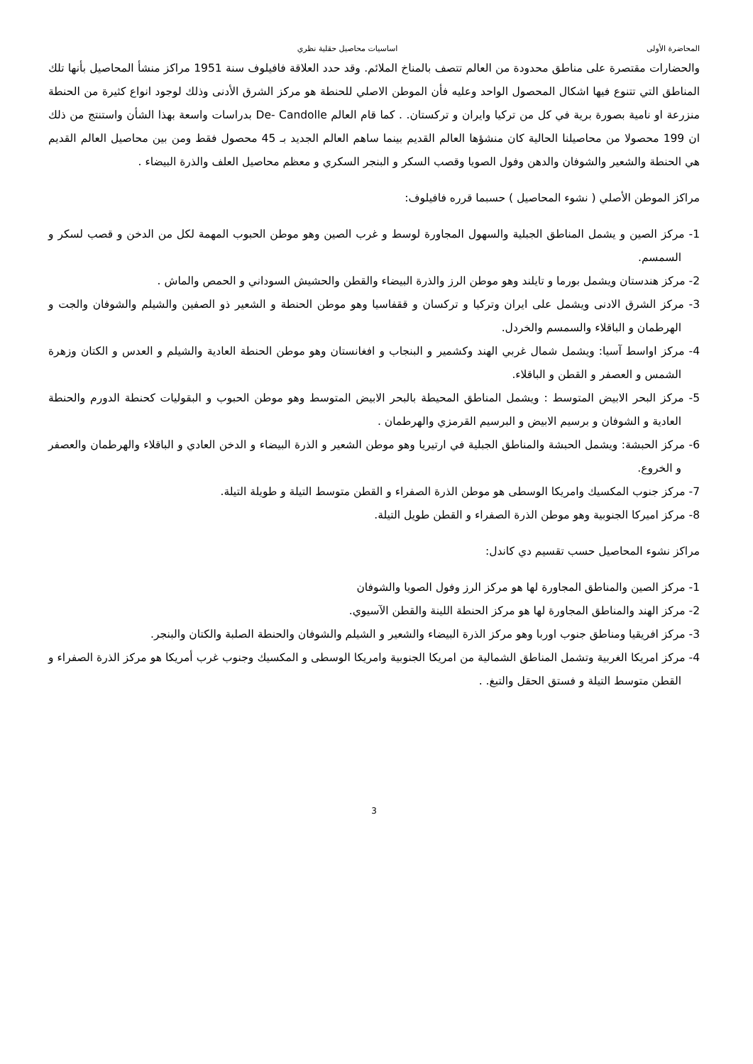المحاضرة الأولى اساسيات محاصيل حقلية نظري
والحضارات مقتصرة على مناطق محدودة من العالم تتصف بالمناخ الملائم. وقد حدد العلاقة فافيلوف سنة 1951 مراكز منشأ المحاصيل بأنها تلك المناطق التي تتنوع فيها اشكال المحصول الواحد وعليه فأن الموطن الاصلي للحنطة هو مركز الشرق الأدنى وذلك لوجود انواع كثيرة من الحنطة منزرعة او نامية بصورة برية في كل من تركيا وايران و تركستان. . كما قام العالم De- Candolle بدراسات واسعة بهذا الشأن واستنتج من ذلك ان 199 محصولا من محاصيلنا الحالية كان منشؤها العالم القديم بينما ساهم العالم الجديد بـ 45 محصول فقط ومن بين محاصيل العالم القديم هي الحنطة والشعير والشوفان والدهن وفول الصويا وقصب السكر و البنجر السكري و معظم محاصيل العلف والذرة البيضاء .
مراكز الموطن الأصلي ( نشوء المحاصيل ) حسبما قرره فافيلوف:
1- مركز الصين و يشمل المناطق الجبلية والسهول المجاورة لوسط و غرب الصين وهو موطن الحبوب المهمة لكل من الدخن و قصب لسكر و السمسم.
2- مركز هندستان ويشمل بورما و تايلند وهو موطن الرز والذرة البيضاء والقطن والحشيش السوداني و الحمص والماش .
3- مركز الشرق الادنى ويشمل على ايران وتركيا و تركسان و ققفاسيا وهو موطن الحنطة و الشعير ذو الصفين والشيلم والشوفان والجت و الهرطمان و الباقلاء والسمسم والخردل.
4- مركز اواسط آسيا: ويشمل شمال غربي الهند وكشمير و البنجاب و افغانستان وهو موطن الحنطة العادية والشيلم و العدس و الكتان وزهرة الشمس و العصفر و القطن و الباقلاء.
5- مركز البحر الابيض المتوسط : ويشمل المناطق المحيطة بالبحر الابيض المتوسط وهو موطن الحبوب و البقوليات كحنطة الدورم والحنطة العادية و الشوفان و برسيم الابيض و البرسيم القرمزي والهرطمان .
6- مركز الحبشة: ويشمل الحبشة والمناطق الجبلية في ارتيريا وهو موطن الشعير و الذرة البيضاء و الدخن العادي و الباقلاء والهرطمان والعصفر و الخروع.
7- مركز جنوب المكسيك وامريكا الوسطى هو موطن الذرة الصفراء و القطن متوسط التيلة و طويلة التيلة.
8- مركز اميركا الجنوبية وهو موطن الذرة الصفراء و القطن طويل التيلة.
مراكز نشوء المحاصيل حسب تقسيم دي كاندل:
1- مركز الصين والمناطق المجاورة لها هو مركز الرز وفول الصويا والشوفان
2- مركز الهند والمناطق المجاورة لها هو مركز الحنطة اللينة والقطن الآسيوي.
3- مركز افريقيا ومناطق جنوب اوربا وهو مركز الذرة البيضاء والشعير و الشيلم والشوفان والحنطة الصلبة والكتان والبنجر.
4- مركز امريكا الغربية وتشمل المناطق الشمالية من امريكا الجنوبية وامريكا الوسطى و المكسيك وجنوب غرب أمريكا هو مركز الذرة الصفراء و القطن متوسط التيلة و فستق الحقل والتبغ. .
3